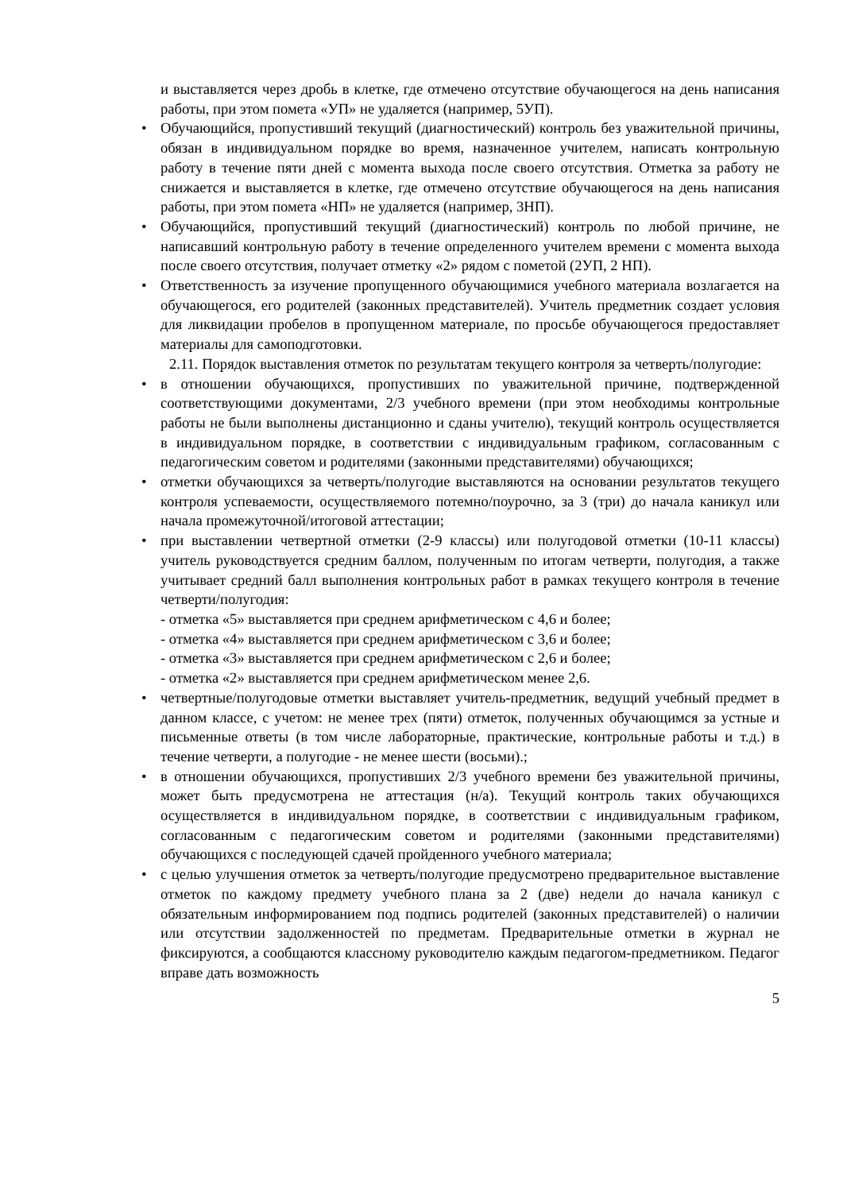и выставляется через дробь в клетке, где отмечено отсутствие обучающегося на день написания работы, при этом помета «УП» не удаляется (например, 5УП).
• Обучающийся, пропустивший текущий (диагностический) контроль без уважительной причины, обязан в индивидуальном порядке во время, назначенное учителем, написать контрольную работу в течение пяти дней с момента выхода после своего отсутствия. Отметка за работу не снижается и выставляется в клетке, где отмечено отсутствие обучающегося на день написания работы, при этом помета «НП» не удаляется (например, 3НП).
• Обучающийся, пропустивший текущий (диагностический) контроль по любой причине, не написавший контрольную работу в течение определенного учителем времени с момента выхода после своего отсутствия, получает отметку «2» рядом с пометой (2УП, 2 НП).
• Ответственность за изучение пропущенного обучающимися учебного материала возлагается на обучающегося, его родителей (законных представителей). Учитель предметник создает условия для ликвидации пробелов в пропущенном материале, по просьбе обучающегося предоставляет материалы для самоподготовки.
2.11. Порядок выставления отметок по результатам текущего контроля за четверть/полугодие:
• в отношении обучающихся, пропустивших по уважительной причине, подтвержденной соответствующими документами, 2/3 учебного времени (при этом необходимы контрольные работы не были выполнены дистанционно и сданы учителю), текущий контроль осуществляется в индивидуальном порядке, в соответствии с индивидуальным графиком, согласованным с педагогическим советом и родителями (законными представителями) обучающихся;
• отметки обучающихся за четверть/полугодие выставляются на основании результатов текущего контроля успеваемости, осуществляемого потемно/поурочно, за 3 (три) до начала каникул или начала промежуточной/итоговой аттестации;
• при выставлении четвертной отметки (2-9 классы) или полугодовой отметки (10-11 классы) учитель руководствуется средним баллом, полученным по итогам четверти, полугодия, а также учитывает средний балл выполнения контрольных работ в рамках текущего контроля в течение четверти/полугодия:
- отметка «5» выставляется при среднем арифметическом с 4,6 и более;
- отметка «4» выставляется при среднем арифметическом с 3,6 и более;
- отметка «3» выставляется при среднем арифметическом с 2,6 и более;
- отметка «2» выставляется при среднем арифметическом менее 2,6.
• четвертные/полугодовые отметки выставляет учитель-предметник, ведущий учебный предмет в данном классе, с учетом: не менее трех (пяти) отметок, полученных обучающимся за устные и письменные ответы (в том числе лабораторные, практические, контрольные работы и т.д.) в течение четверти, а полугодие - не менее шести (восьми).;
• в отношении обучающихся, пропустивших 2/3 учебного времени без уважительной причины, может быть предусмотрена не аттестация (н/а). Текущий контроль таких обучающихся осуществляется в индивидуальном порядке, в соответствии с индивидуальным графиком, согласованным с педагогическим советом и родителями (законными представителями) обучающихся с последующей сдачей пройденного учебного материала;
• с целью улучшения отметок за четверть/полугодие предусмотрено предварительное выставление отметок по каждому предмету учебного плана за 2 (две) недели до начала каникул с обязательным информированием под подпись родителей (законных представителей) о наличии или отсутствии задолженностей по предметам. Предварительные отметки в журнал не фиксируются, а сообщаются классному руководителю каждым педагогом-предметником. Педагог вправе дать возможность
5